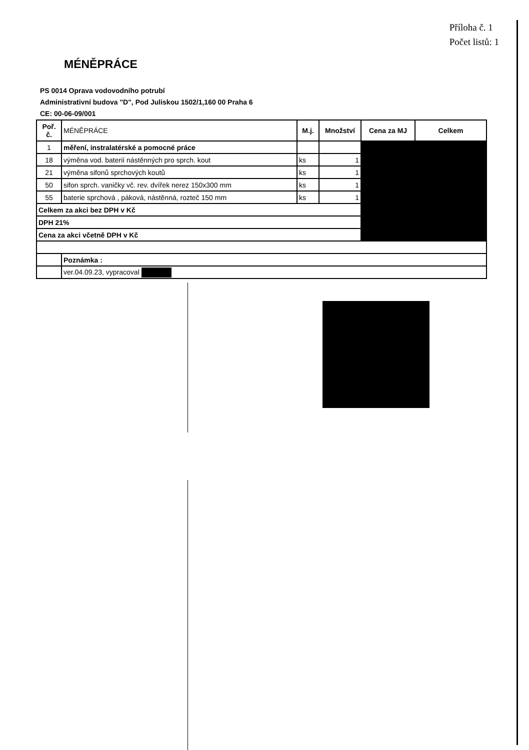Příloha č. 1
Počet listů: 1
MÉNĚPRÁCE
PS 0014 Oprava vodovodního potrubí
Administrativní budova "D", Pod Juliskou 1502/1,160 00 Praha 6
CE: 00-06-09/001
| Poř. č. | MÉNĚPRÁCE | M.j. | Množství | Cena za MJ | Celkem |
| --- | --- | --- | --- | --- | --- |
| 1 | měření, instralatérské a pomocné práce | | | | |
| 18 | výměna vod. baterií nástěnných pro sprch. kout | ks | 1 | | |
| 21 | výměna sifonů sprchových koutů | ks | 1 | | |
| 50 | sifon sprch. vaničky vč. rev. dvířek nerez 150x300 mm | ks | 1 | | |
| 55 | baterie sprchová , páková, nástěnná, rozteč 150 mm | ks | 1 | | |
| Celkem za akci bez DPH v Kč | | | | | |
| DPH 21% | | | | | |
| Cena za akci včetně DPH v Kč | | | | | |
| | Poznámka : | | | | |
| | ver.04.09.23, vypracoval | | | | |